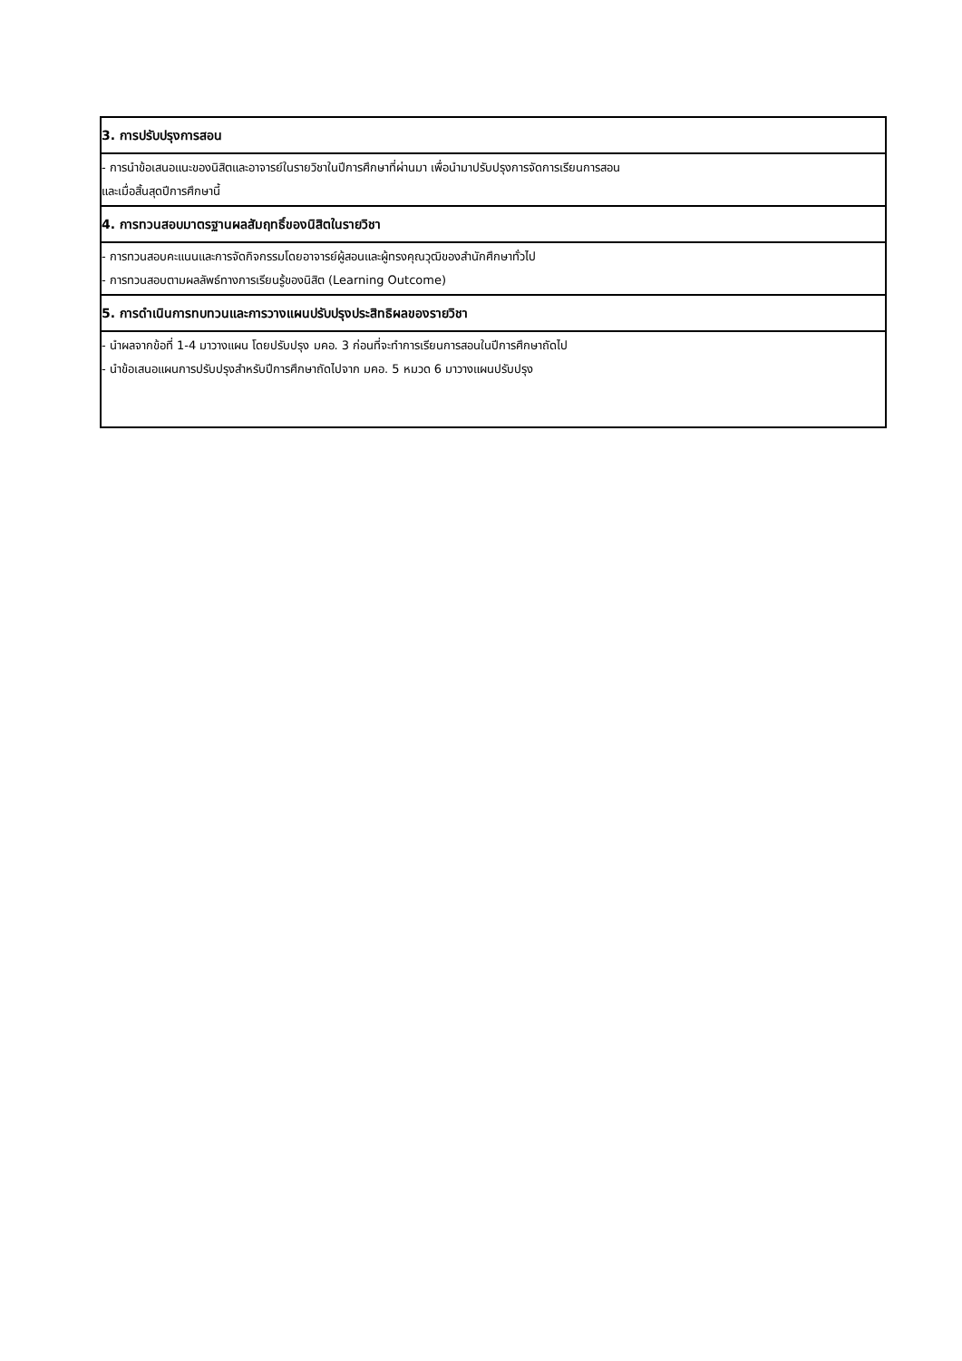| 3. การปรับปรุงการสอน |
| - การนำข้อเสนอแนะของนิสิตและอาจารย์ในรายวิชาในปีการศึกษาที่ผ่านมา เพื่อนำมาปรับปรุงการจัดการเรียนการสอน และเมื่อสิ้นสุดปีการศึกษานี้ |
| 4. การทวนสอบมาตรฐานผลสัมฤทธิ์ของนิสิตในรายวิชา |
| - การทวนสอบคะแนนและการจัดกิจกรรมโดยอาจารย์ผู้สอนและผู้ทรงคุณวุฒิของสำนักศึกษาทั่วไป - การทวนสอบตามผลลัพธ์ทางการเรียนรู้ของนิสิต (Learning Outcome) |
| 5. การดำเนินการทบทวนและการวางแผนปรับปรุงประสิทธิผลของรายวิชา |
| - นำผลจากข้อที่ 1-4 มาวางแผน โดยปรับปรุง มคอ. 3 ก่อนที่จะทำการเรียนการสอนในปีการศึกษาถัดไป - นำข้อเสนอแผนการปรับปรุงสำหรับปีการศึกษาถัดไปจาก มคอ. 5 หมวด 6 มาวางแผนปรับปรุง |